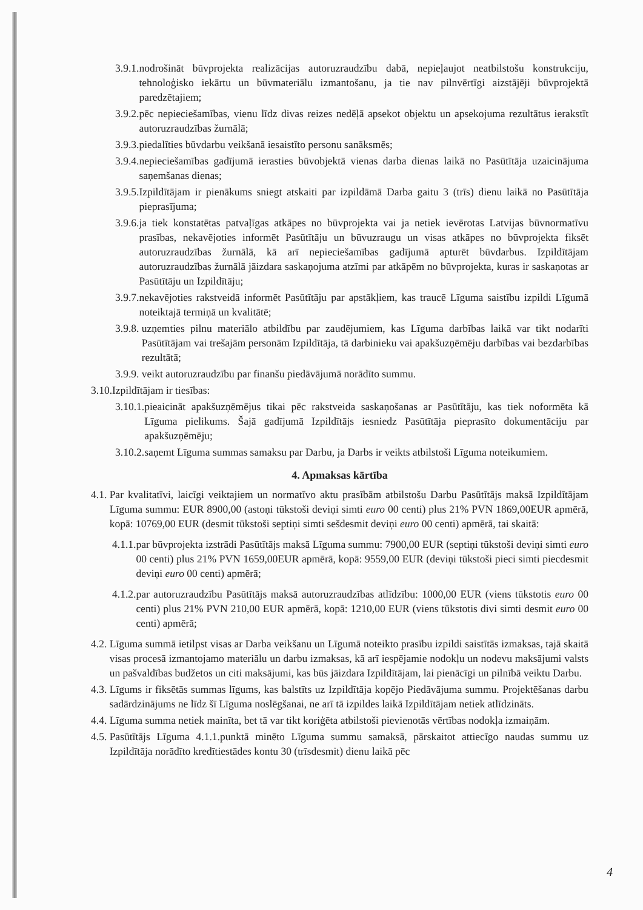3.9.1. nodrošināt būvprojekta realizācijas autoruzraudzību dabā, nepieļaujot neatbilstošu konstrukciju, tehnoloģisko iekārtu un būvmateriālu izmantošanu, ja tie nav pilnvērtīgi aizstājēji būvprojektā paredzētajiem;
3.9.2. pēc nepieciešamības, vienu līdz divas reizes nedēļā apsekot objektu un apsekojuma rezultātus ierakstīt autoruzraudzības žurnālā;
3.9.3. piedalīties būvdarbu veikšanā iesaistīto personu sanāksmēs;
3.9.4. nepieciešamības gadījumā ierasties būvobjektā vienas darba dienas laikā no Pasūtītāja uzaicinājuma saņemšanas dienas;
3.9.5. Izpildītājam ir pienākums sniegt atskaiti par izpildāmā Darba gaitu 3 (trīs) dienu laikā no Pasūtītāja pieprasījuma;
3.9.6. ja tiek konstatētas patvaļīgas atkāpes no būvprojekta vai ja netiek ievērotas Latvijas būvnormatīvu prasības, nekavējoties informēt Pasūtītāju un būvuzraugu un visas atkāpes no būvprojekta fiksēt autoruzraudzības žurnālā, kā arī nepieciešamības gadījumā apturēt būvdarbus. Izpildītājam autoruzraudzības žurnālā jāizdara saskaņojuma atzīmi par atkāpēm no būvprojekta, kuras ir saskaņotas ar Pasūtītāju un Izpildītāju;
3.9.7. nekavējoties rakstveidā informēt Pasūtītāju par apstākļiem, kas traucē Līguma saistību izpildi Līgumā noteiktajā termiņā un kvalitātē;
3.9.8. uzņemties pilnu materiālo atbildību par zaudējumiem, kas Līguma darbības laikā var tikt nodarīti Pasūtītājam vai trešajām personām Izpildītāja, tā darbinieku vai apakšuzņēmēju darbības vai bezdarbības rezultātā;
3.9.9. veikt autoruzraudzību par finanšu piedāvājumā norādīto summu.
3.10. Izpildītājam ir tiesības:
3.10.1. pieaicināt apakšuzņēmējus tikai pēc rakstveida saskaņošanas ar Pasūtītāju, kas tiek noformēta kā Līguma pielikums. Šajā gadījumā Izpildītājs iesniedz Pasūtītāja pieprasīto dokumentāciju par apakšuzņēmēju;
3.10.2. saņemt Līguma summas samaksu par Darbu, ja Darbs ir veikts atbilstoši Līguma noteikumiem.
4. Apmaksas kārtība
4.1. Par kvalitatīvi, laicīgi veiktajiem un normatīvo aktu prasībām atbilstošu Darbu Pasūtītājs maksā Izpildītājam Līguma summu: EUR 8900,00 (astoņi tūkstoši deviņi simti euro 00 centi) plus 21% PVN 1869,00EUR apmērā, kopā: 10769,00 EUR (desmit tūkstoši septiņi simti sešdesmit deviņi euro 00 centi) apmērā, tai skaitā:
4.1.1. par būvprojekta izstrādi Pasūtītājs maksā Līguma summu: 7900,00 EUR (septiņi tūkstoši deviņi simti euro 00 centi) plus 21% PVN 1659,00EUR apmērā, kopā: 9559,00 EUR (deviņi tūkstoši pieci simti piecdesmit deviņi euro 00 centi) apmērā;
4.1.2. par autoruzraudzību Pasūtītājs maksā autoruzraudzības atlīdzību: 1000,00 EUR (viens tūkstotis euro 00 centi) plus 21% PVN 210,00 EUR apmērā, kopā: 1210,00 EUR (viens tūkstotis divi simti desmit euro 00 centi) apmērā;
4.2. Līguma summā ietilpst visas ar Darba veikšanu un Līgumā noteikto prasību izpildi saistītās izmaksas, tajā skaitā visas procesā izmantojamo materiālu un darbu izmaksas, kā arī iespējamie nodokļu un nodevu maksājumi valsts un pašvaldības budžetos un citi maksājumi, kas būs jāizdara Izpildītājam, lai pienācīgi un pilnībā veiktu Darbu.
4.3. Līgums ir fiksētās summas līgums, kas balstīts uz Izpildītāja kopējo Piedāvājuma summu. Projektēšanas darbu sadārdzinājums ne līdz šī Līguma noslēgšanai, ne arī tā izpildes laikā Izpildītājam netiek atlīdzināts.
4.4. Līguma summa netiek mainīta, bet tā var tikt koriģēta atbilstoši pievienotās vērtības nodokļa izmaiņām.
4.5. Pasūtītājs Līguma 4.1.1.punktā minēto Līguma summu samaksā, pārskaitot attiecīgo naudas summu uz Izpildītāja norādīto kredītiestādes kontu 30 (trīsdesmit) dienu laikā pēc
4